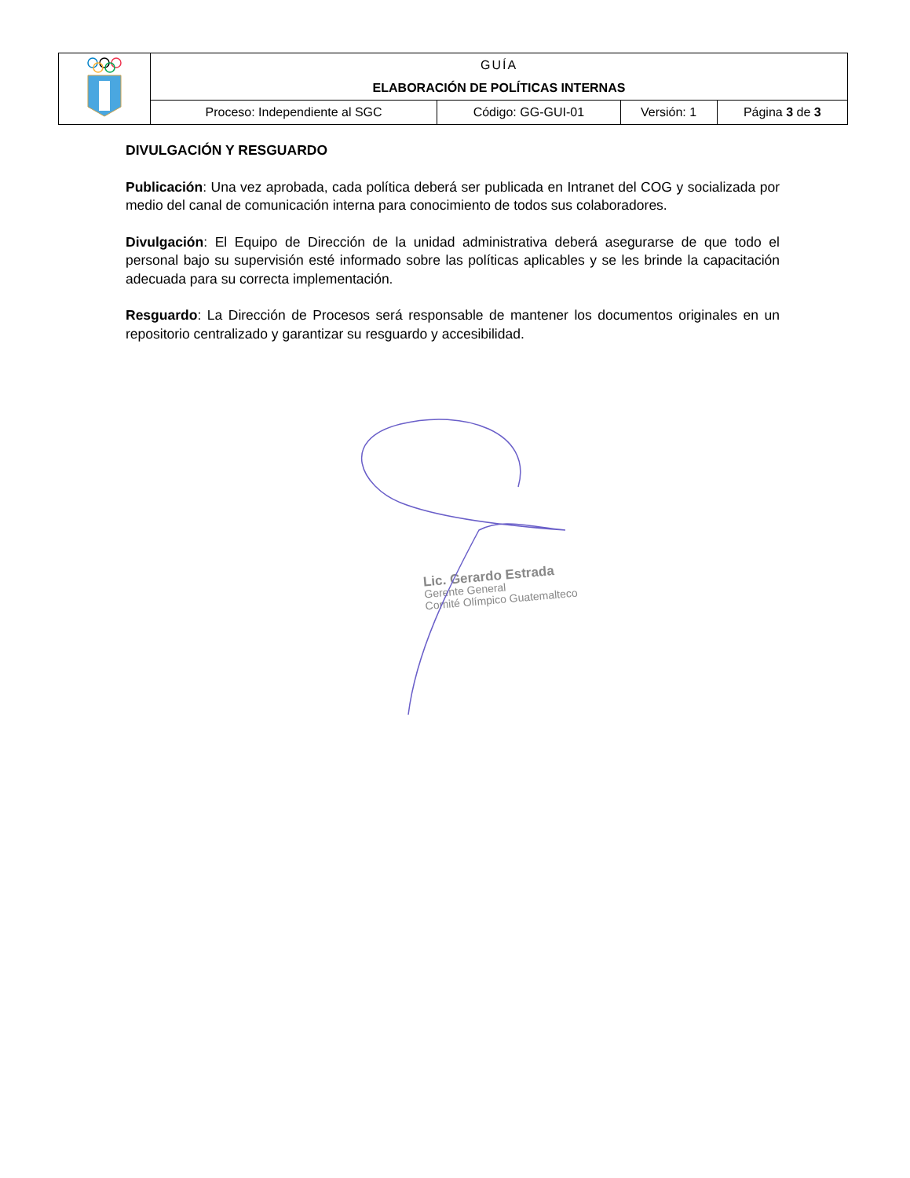| | GUÍA | | | |
| | ELABORACIÓN DE POLÍTICAS INTERNAS | | | |
| | Proceso: Independiente al SGC | Código: GG-GUI-01 | Versión: 1 | Página 3 de 3 |
DIVULGACIÓN Y RESGUARDO
Publicación: Una vez aprobada, cada política deberá ser publicada en Intranet del COG y socializada por medio del canal de comunicación interna para conocimiento de todos sus colaboradores.
Divulgación: El Equipo de Dirección de la unidad administrativa deberá asegurarse de que todo el personal bajo su supervisión esté informado sobre las políticas aplicables y se les brinde la capacitación adecuada para su correcta implementación.
Resguardo: La Dirección de Procesos será responsable de mantener los documentos originales en un repositorio centralizado y garantizar su resguardo y accesibilidad.
Lic. Gerardo Estrada
Gerente General
Comité Olímpico Guatemalteco